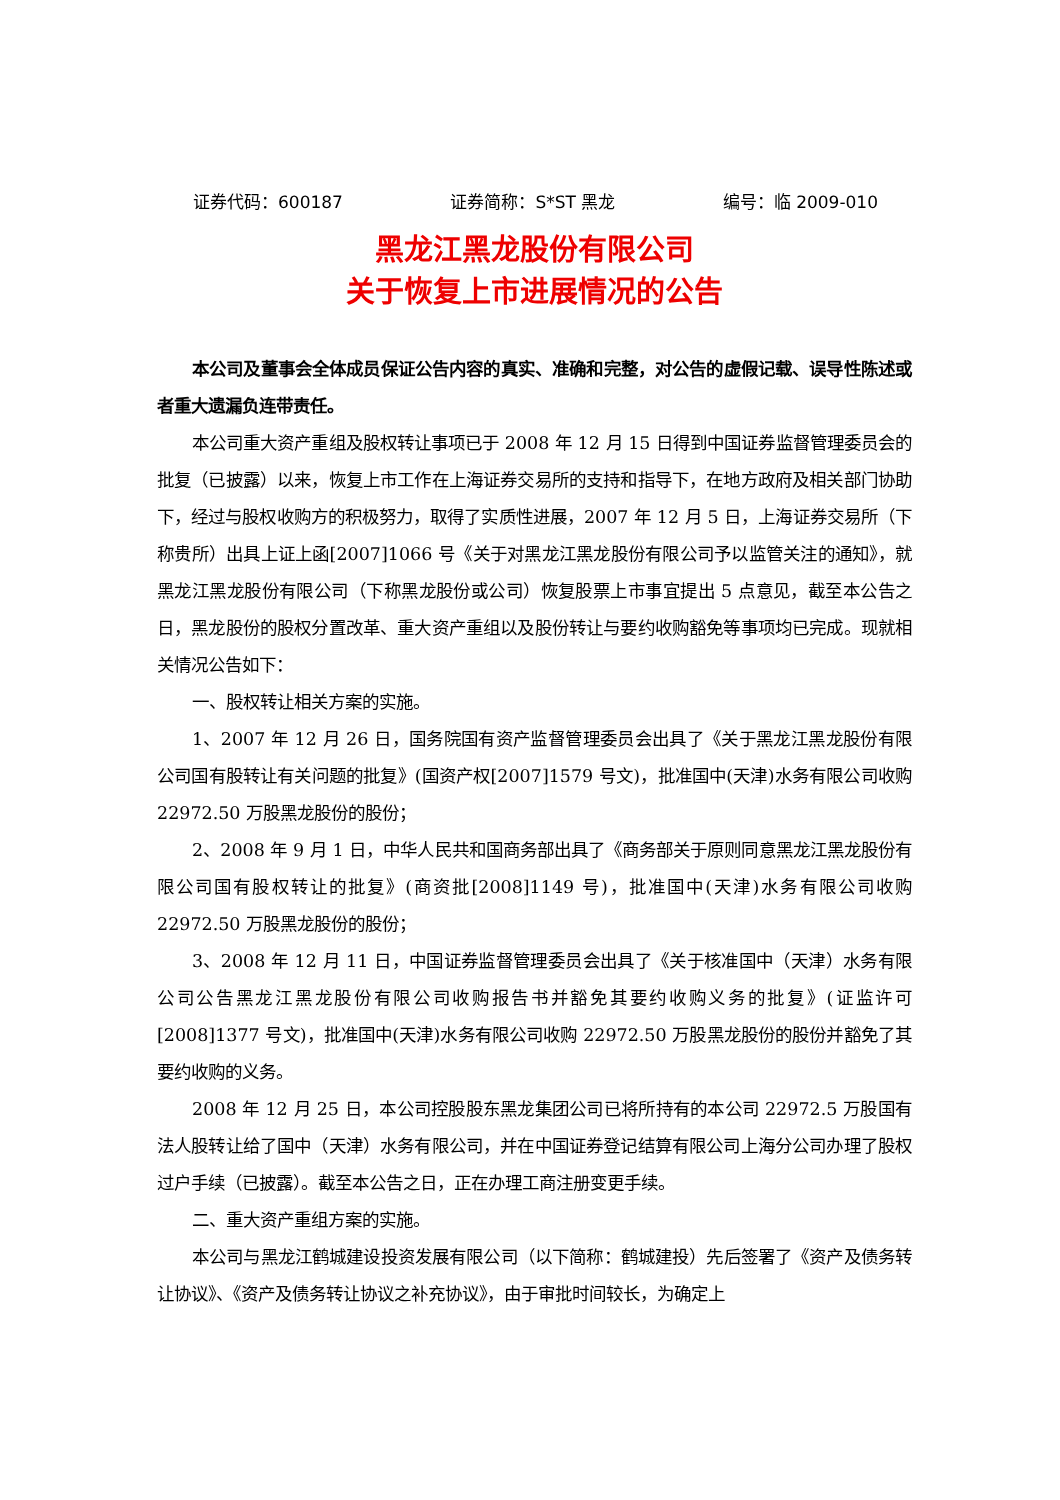证券代码：600187 证券简称：S*ST 黑龙 编号：临 2009-010
黑龙江黑龙股份有限公司
关于恢复上市进展情况的公告
本公司及董事会全体成员保证公告内容的真实、准确和完整，对公告的虚假记载、误导性陈述或者重大遗漏负连带责任。
本公司重大资产重组及股权转让事项已于 2008 年 12 月 15 日得到中国证券监督管理委员会的批复（已披露）以来，恢复上市工作在上海证券交易所的支持和指导下，在地方政府及相关部门协助下，经过与股权收购方的积极努力，取得了实质性进展，2007 年 12 月 5 日，上海证券交易所（下称贵所）出具上证上函[2007]1066 号《关于对黑龙江黑龙股份有限公司予以监管关注的通知》，就黑龙江黑龙股份有限公司（下称黑龙股份或公司）恢复股票上市事宜提出 5 点意见，截至本公告之日，黑龙股份的股权分置改革、重大资产重组以及股份转让与要约收购豁免等事项均已完成。现就相关情况公告如下：
一、股权转让相关方案的实施。
1、2007 年 12 月 26 日，国务院国有资产监督管理委员会出具了《关于黑龙江黑龙股份有限公司国有股转让有关问题的批复》(国资产权[2007]1579 号文)，批准国中(天津)水务有限公司收购 22972.50 万股黑龙股份的股份；
2、2008 年 9 月 1 日，中华人民共和国商务部出具了《商务部关于原则同意黑龙江黑龙股份有限公司国有股权转让的批复》(商资批[2008]1149 号)，批准国中(天津)水务有限公司收购 22972.50 万股黑龙股份的股份；
3、2008 年 12 月 11 日，中国证券监督管理委员会出具了《关于核准国中（天津）水务有限公司公告黑龙江黑龙股份有限公司收购报告书并豁免其要约收购义务的批复》(证监许可[2008]1377 号文)，批准国中(天津)水务有限公司收购 22972.50 万股黑龙股份的股份并豁免了其要约收购的义务。
2008 年 12 月 25 日，本公司控股股东黑龙集团公司已将所持有的本公司 22972.5 万股国有法人股转让给了国中（天津）水务有限公司，并在中国证券登记结算有限公司上海分公司办理了股权过户手续（已披露）。截至本公告之日，正在办理工商注册变更手续。
二、重大资产重组方案的实施。
本公司与黑龙江鹤城建设投资发展有限公司（以下简称：鹤城建投）先后签署了《资产及债务转让协议》、《资产及债务转让协议之补充协议》，由于审批时间较长，为确定上